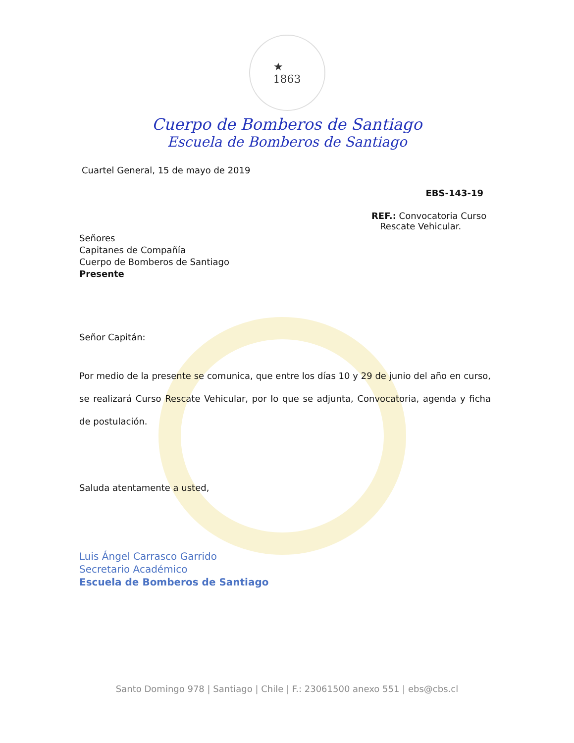★
1863
Cuerpo de Bomberos de Santiago
Escuela de Bomberos de Santiago
Cuartel General, 15 de mayo de 2019
EBS-143-19
REF.: Convocatoria Curso
Rescate Vehicular.
Señores
Capitanes de Compañía
Cuerpo de Bomberos de Santiago
Presente
Señor Capitán:
Por medio de la presente se comunica, que entre los días 10 y 29 de junio del año en curso, se realizará Curso Rescate Vehicular, por lo que se adjunta, Convocatoria, agenda y ficha de postulación.
Saluda atentamente a usted,
Luis Ángel Carrasco Garrido
Secretario Académico
Escuela de Bomberos de Santiago
Santo Domingo 978 | Santiago | Chile | F.: 23061500 anexo 551 | ebs@cbs.cl